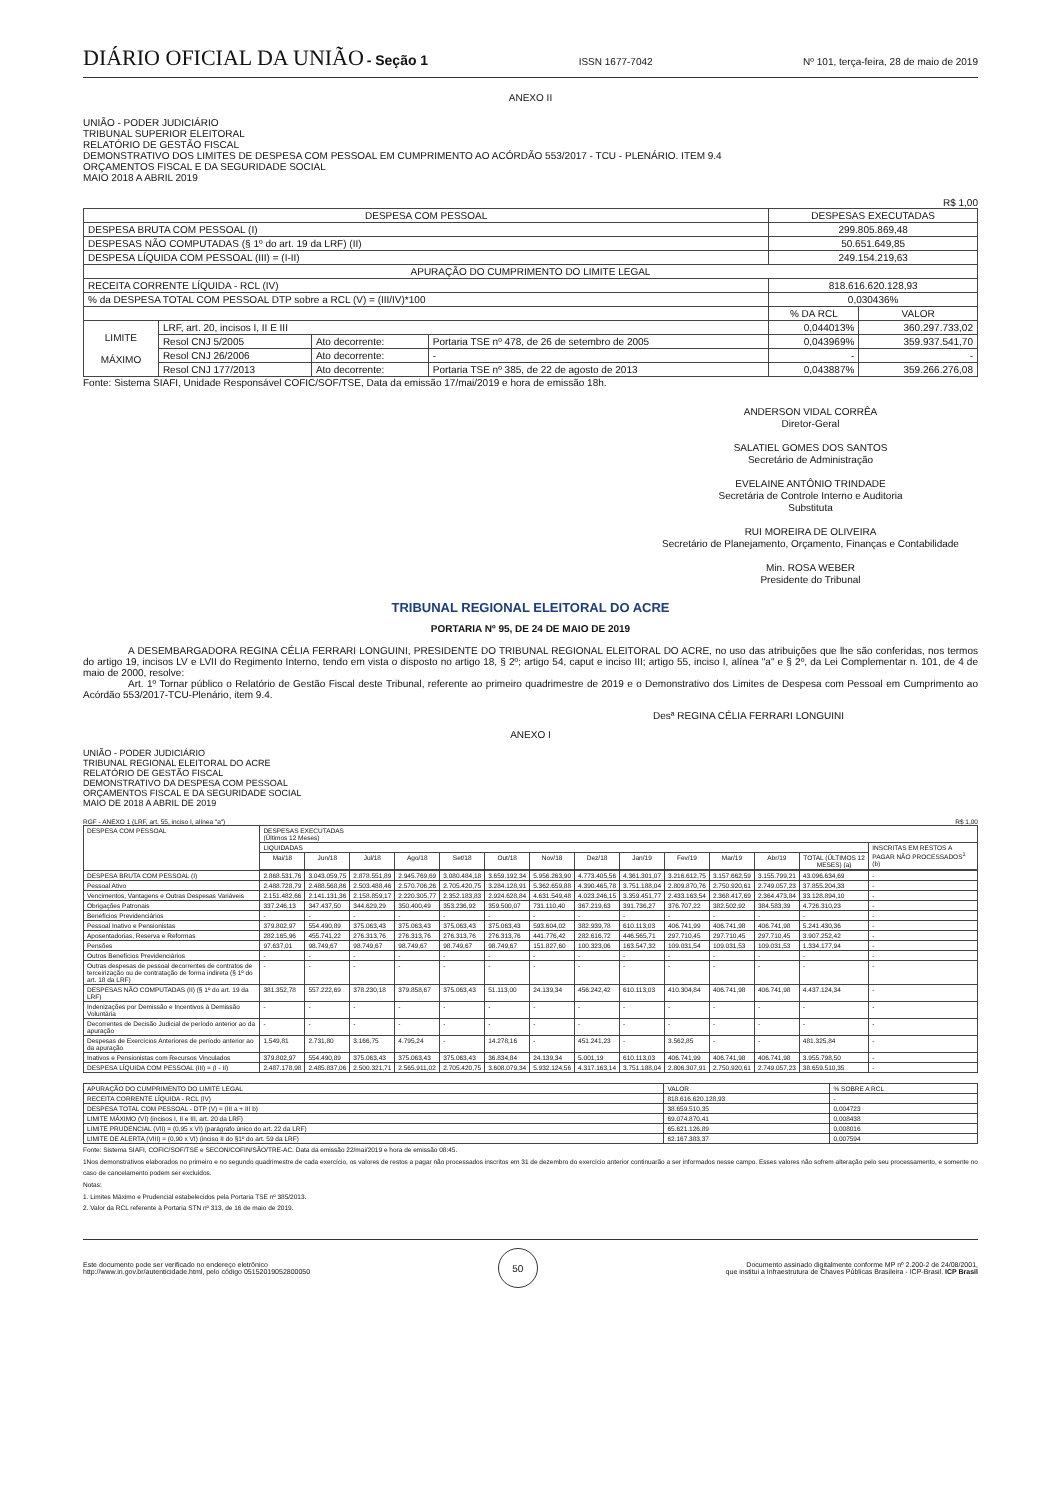DIÁRIO OFICIAL DA UNIÃO - Seção 1 ISSN 1677-7042 Nº 101, terça-feira, 28 de maio de 2019
ANEXO II
UNIÃO - PODER JUDICIÁRIO
TRIBUNAL SUPERIOR ELEITORAL
RELATÓRIO DE GESTÃO FISCAL
DEMONSTRATIVO DOS LIMITES DE DESPESA COM PESSOAL EM CUMPRIMENTO AO ACÓRDÃO 553/2017 - TCU - PLENÁRIO. ITEM 9.4
ORÇAMENTOS FISCAL E DA SEGURIDADE SOCIAL
MAIO 2018 A ABRIL 2019
R$ 1,00
| DESPESA COM PESSOAL | | | | DESPESAS EXECUTADAS | |
| --- | --- | --- | --- | --- | --- |
| DESPESA BRUTA COM PESSOAL (I) | | | | 299.805.869,48 | |
| DESPESAS NÃO COMPUTADAS (§ 1º do art. 19 da LRF) (II) | | | | 50.651.649,85 | |
| DESPESA LÍQUIDA COM PESSOAL (III) = (I-II) | | | | 249.154.219,63 | |
| APURAÇÃO DO CUMPRIMENTO DO LIMITE LEGAL | | | | | |
| RECEITA CORRENTE LÍQUIDA - RCL (IV) | | | | 818.616.620.128,93 | |
| % da DESPESA TOTAL COM PESSOAL DTP sobre a RCL (V) = (III/IV)*100 | | | | 0,030436% | |
| | | | | % DA RCL | VALOR |
| LIMITE MÁXIMO | LRF, art. 20, incisos I, II E III | | | 0,044013% | 360.297.733,02 |
| | Resol CNJ 5/2005 | Ato decorrente: | Portaria TSE nº 478, de 26 de setembro de 2005 | 0,043969% | 359.937.541,70 |
| | Resol CNJ 26/2006 | Ato decorrente: | - | - | - |
| | Resol CNJ 177/2013 | Ato decorrente: | Portaria TSE nº 385, de 22 de agosto de 2013 | 0,043887% | 359.266.276,08 |
Fonte: Sistema SIAFI, Unidade Responsável COFIC/SOF/TSE, Data da emissão 17/mai/2019 e hora de emissão 18h.
ANDERSON VIDAL CORRÊA
Diretor-Geral
SALATIEL GOMES DOS SANTOS
Secretário de Administração
EVELAINE ANTÔNIO TRINDADE
Secretária de Controle Interno e Auditoria
Substituta
RUI MOREIRA DE OLIVEIRA
Secretário de Planejamento, Orçamento, Finanças e Contabilidade
Min. ROSA WEBER
Presidente do Tribunal
TRIBUNAL REGIONAL ELEITORAL DO ACRE
PORTARIA Nº 95, DE 24 DE MAIO DE 2019
A DESEMBARGADORA REGINA CÉLIA FERRARI LONGUINI, PRESIDENTE DO TRIBUNAL REGIONAL ELEITORAL DO ACRE, no uso das atribuições que lhe são conferidas, nos termos do artigo 19, incisos LV e LVII do Regimento Interno, tendo em vista o disposto no artigo 18, § 2º; artigo 54, caput e inciso III; artigo 55, inciso I, alínea "a" e § 2º, da Lei Complementar n. 101, de 4 de maio de 2000, resolve:
Art. 1º Tornar público o Relatório de Gestão Fiscal deste Tribunal, referente ao primeiro quadrimestre de 2019 e o Demonstrativo dos Limites de Despesa com Pessoal em Cumprimento ao Acórdão 553/2017-TCU-Plenário, item 9.4.
Desª REGINA CÉLIA FERRARI LONGUINI
ANEXO I
UNIÃO - PODER JUDICIÁRIO
TRIBUNAL REGIONAL ELEITORAL DO ACRE
RELATÓRIO DE GESTÃO FISCAL
DEMONSTRATIVO DA DESPESA COM PESSOAL
ORÇAMENTOS FISCAL E DA SEGURIDADE SOCIAL
MAIO DE 2018 A ABRIL DE 2019
RGF - ANEXO 1 (LRF, art. 55, inciso I, alínea "a") R$ 1,00
| DESPESA COM PESSOAL | DESPESAS EXECUTADAS (Últimos 12 Meses) | | | | | | | | | | | | | |
| --- | --- | --- | --- | --- | --- | --- | --- | --- | --- | --- | --- | --- | --- | --- |
| | LIQUIDADAS | | | | | | | | | | | | | INSCRITAS EM RESTOS A PAGAR NÃO PROCESSADOS<sup>1</sup> (b) |
| | Mai/18 | Jun/18 | Jul/18 | Ago/18 | Set/18 | Out/18 | Nov/18 | Dez/18 | Jan/19 | Fev/19 | Mar/19 | Abr/19 | TOTAL (ÚLTIMOS 12 MESES) (a) | |
| DESPESA BRUTA COM PESSOAL (I) | 2.868.531,76 | 3.043.059,75 | 2.878.551,89 | 2.945.769,69 | 3.080.484,18 | 3.659.192,34 | 5.956.263,90 | 4.773.405,56 | 4.361.301,07 | 3.216.612,75 | 3.157.662,59 | 3.155.799,21 | 43.096.634,69 | - |
| Pessoal Ativo | 2.488.728,79 | 2.488.568,86 | 2.503.488,46 | 2.570.706,26 | 2.705.420,75 | 3.284.128,91 | 5.362.659,88 | 4.390.465,78 | 3.751.188,04 | 2.809.870,76 | 2.750.920,61 | 2.749.057,23 | 37.855.204,33 | - |
| Vencimentos, Vantagens e Outras Despesas Variáveis | 2.151.482,66 | 2.141.131,36 | 2.158.859,17 | 2.220.305,77 | 2.352.183,83 | 2.924.628,84 | 4.631.549,48 | 4.023.246,15 | 3.359.451,77 | 2.433.163,54 | 2.368.417,69 | 2.364.473,84 | 33.128.894,10 | - |
| Obrigações Patronais | 337.246,13 | 347.437,50 | 344.629,29 | 350.400,49 | 353.236,92 | 359.500,07 | 731.110,40 | 367.219,63 | 391.736,27 | 376.707,22 | 382.502,92 | 384.583,39 | 4.726.310,23 | - |
| Benefícios Previdenciários | - | - | - | - | - | - | - | - | - | - | - | - | - | - |
| Pessoal Inativo e Pensionistas | 379.802,97 | 554.490,89 | 375.063,43 | 375.063,43 | 375.063,43 | 375.063,43 | 593.604,02 | 382.939,78 | 610.113,03 | 406.741,99 | 406.741,98 | 406.741,98 | 5.241.430,36 | - |
| Aposentadorias, Reserva e Reformas | 282.165,96 | 455.741,22 | 276.313,76 | 276.313,76 | 276.313,76 | 276.313,76 | 441.776,42 | 282.616,72 | 446.565,71 | 297.710,45 | 297.710,45 | 297.710,45 | 3.907.252,42 | - |
| Pensões | 97.637,01 | 98.749,67 | 98.749,67 | 98.749,67 | 98.749,67 | 98.749,67 | 151.827,60 | 100.323,06 | 163.547,32 | 109.031,54 | 109.031,53 | 109.031,53 | 1.334.177,94 | - |
| Outros Benefícios Previdenciários | - | - | - | - | - | - | - | - | - | - | - | - | - | - |
| Outras despesas de pessoal decorrentes de contratos de terceirização ou de contratação de forma indireta (§ 1º do art. 18 da LRF) | - | - | - | - | - | - | - | - | - | - | - | - | - | - |
| DESPESAS NÃO COMPUTADAS (II) (§ 1º do art. 19 da LRF) | 381.352,78 | 557.222,69 | 378.230,18 | 379.858,67 | 375.063,43 | 51.113,00 | 24.139,34 | 456.242,42 | 610.113,03 | 410.304,84 | 406.741,98 | 406.741,98 | 4.437.124,34 | - |
| Indenizações por Demissão e Incentivos à Demissão Voluntária | - | - | - | - | - | - | - | - | - | - | - | - | - | - |
| Decorrentes de Decisão Judicial de período anterior ao da apuração | - | - | - | - | - | - | - | - | - | - | - | - | - | - |
| Despesas de Exercícios Anteriores de período anterior ao da apuração | 1.549,81 | 2.731,80 | 3.166,75 | 4.795,24 | - | 14.278,16 | - | 451.241,23 | - | 3.562,85 | - | - | 481.325,84 | - |
| Inativos e Pensionistas com Recursos Vinculados | 379.802,97 | 554.490,89 | 375.063,43 | 375.063,43 | 375.063,43 | 36.834,84 | 24.139,34 | 5.001,19 | 610.113,03 | 406.741,99 | 406.741,98 | 406.741,98 | 3.955.798,50 | - |
| DESPESA LÍQUIDA COM PESSOAL (III) = (I - II) | 2.487.178,98 | 2.485.837,06 | 2.500.321,71 | 2.565.911,02 | 2.705.420,75 | 3.608.079,34 | 5.932.124,56 | 4.317.163,14 | 3.751.188,04 | 2.806.307,91 | 2.750.920,61 | 2.749.057,23 | 38.659.510,35 | - |
| APURAÇÃO DO CUMPRIMENTO DO LIMITE LEGAL | VALOR | % SOBRE A RCL |
| --- | --- | --- |
| RECEITA CORRENTE LÍQUIDA - RCL (IV) | 818.616.620.128,93 | - |
| DESPESA TOTAL COM PESSOAL - DTP (V) = (III a + III b) | 38.659.510,35 | 0,004723 |
| LIMITE MÁXIMO (VI) (incisos I, II e III, art. 20 da LRF) | 69.074.870,41 | 0,008438 |
| LIMITE PRUDENCIAL (VII) = (0,95 x VI) (parágrafo único do art. 22 da LRF) | 65.621.126,89 | 0,008016 |
| LIMITE DE ALERTA (VIII) = (0,90 x VI) (inciso II do §1º do art. 59 da LRF) | 62.167.383,37 | 0,007594 |
Fonte: Sistema SIAFI, COFIC/SOF/TSE e SECON/COFIN/SÃO/TRE-AC. Data da emissão 22/mai/2019 e hora de emissão 08:45.
1Nos demonstrativos elaborados no primeiro e no segundo quadrimestre de cada exercício, os valores de restos a pagar não processados inscritos em 31 de dezembro do exercício anterior continuarão a ser informados nesse campo. Esses valores não sofrem alteração pelo seu processamento, e somente no caso de cancelamento podem ser excluídos.
Notas:
1. Limites Máximo e Prudencial estabelecidos pela Portaria TSE nº 385/2013.
2. Valor da RCL referente à Portaria STN nº 313, de 16 de maio de 2019.
Este documento pode ser verificado no endereço eletrônico
http://www.in.gov.br/autenticidade.html, pelo código 05152019052800050 50 Documento assinado digitalmente conforme MP nº 2.200-2 de 24/08/2001,
que institui a Infraestrutura de Chaves Públicas Brasileira - ICP-Brasil. ICP Brasil